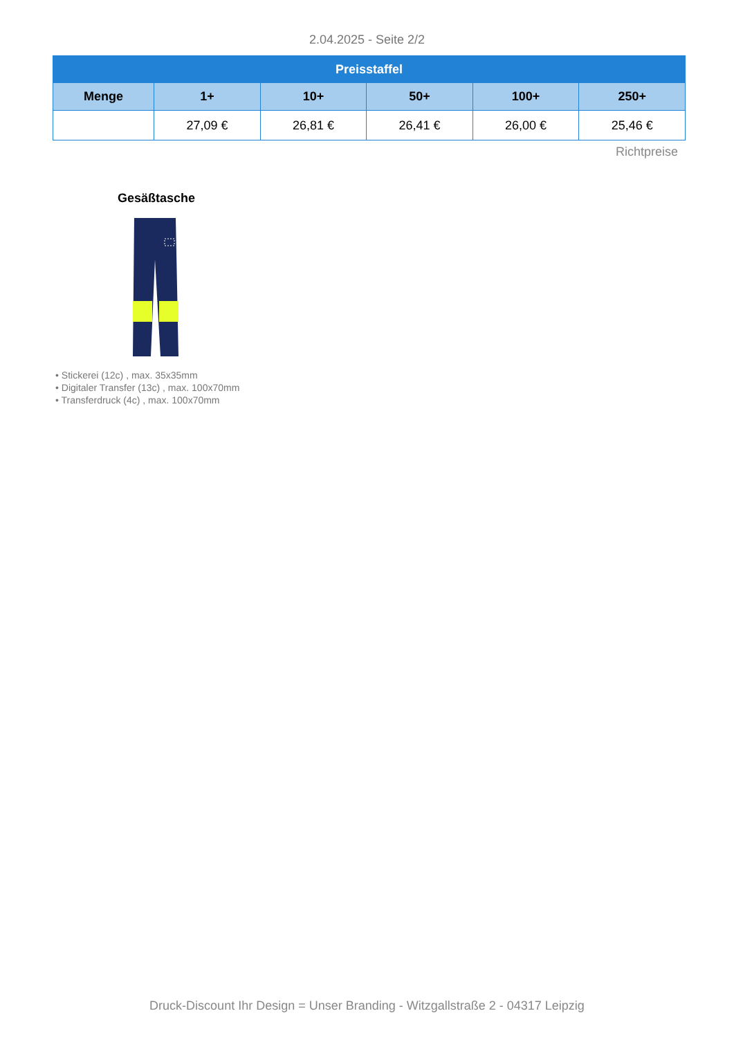2.04.2025 - Seite 2/2
| Preisstaffel | | | | | |
| --- | --- | --- | --- | --- | --- |
| Menge | 1+ | 10+ | 50+ | 100+ | 250+ |
| | 27,09 € | 26,81 € | 26,41 € | 26,00 € | 25,46 € |
Richtpreise
Gesäßtasche
• Stickerei (12c) , max. 35x35mm
• Digitaler Transfer (13c) , max. 100x70mm
• Transferdruck (4c) , max. 100x70mm
Druck-Discount Ihr Design = Unser Branding - Witzgallstraße 2 - 04317 Leipzig